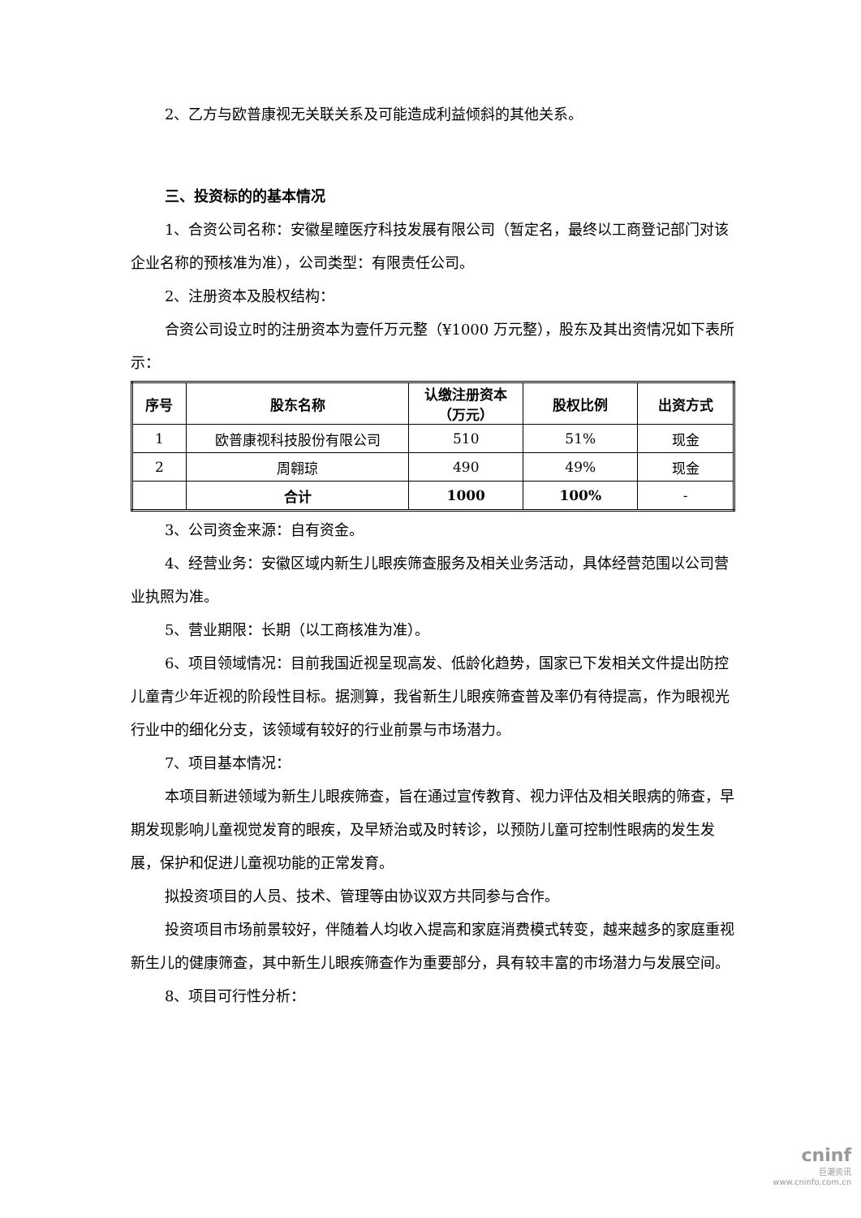2、乙方与欧普康视无关联关系及可能造成利益倾斜的其他关系。
三、投资标的的基本情况
1、合资公司名称：安徽星瞳医疗科技发展有限公司（暂定名，最终以工商登记部门对该企业名称的预核准为准），公司类型：有限责任公司。
2、注册资本及股权结构：
合资公司设立时的注册资本为壹仟万元整（¥1000 万元整），股东及其出资情况如下表所示：
| 序号 | 股东名称 | 认缴注册资本 （万元） | 股权比例 | 出资方式 |
| --- | --- | --- | --- | --- |
| 1 | 欧普康视科技股份有限公司 | 510 | 51% | 现金 |
| 2 | 周翱琼 | 490 | 49% | 现金 |
| | 合计 | 1000 | 100% | - |
3、公司资金来源：自有资金。
4、经营业务：安徽区域内新生儿眼疾筛查服务及相关业务活动，具体经营范围以公司营业执照为准。
5、营业期限：长期（以工商核准为准）。
6、项目领域情况：目前我国近视呈现高发、低龄化趋势，国家已下发相关文件提出防控儿童青少年近视的阶段性目标。据测算，我省新生儿眼疾筛查普及率仍有待提高，作为眼视光行业中的细化分支，该领域有较好的行业前景与市场潜力。
7、项目基本情况：
本项目新进领域为新生儿眼疾筛查，旨在通过宣传教育、视力评估及相关眼病的筛查，早期发现影响儿童视觉发育的眼疾，及早矫治或及时转诊，以预防儿童可控制性眼病的发生发展，保护和促进儿童视功能的正常发育。
拟投资项目的人员、技术、管理等由协议双方共同参与合作。
投资项目市场前景较好，伴随着人均收入提高和家庭消费模式转变，越来越多的家庭重视新生儿的健康筛查，其中新生儿眼疾筛查作为重要部分，具有较丰富的市场潜力与发展空间。
8、项目可行性分析：
cninf
巨潮资讯
www.cninfo.com.cn